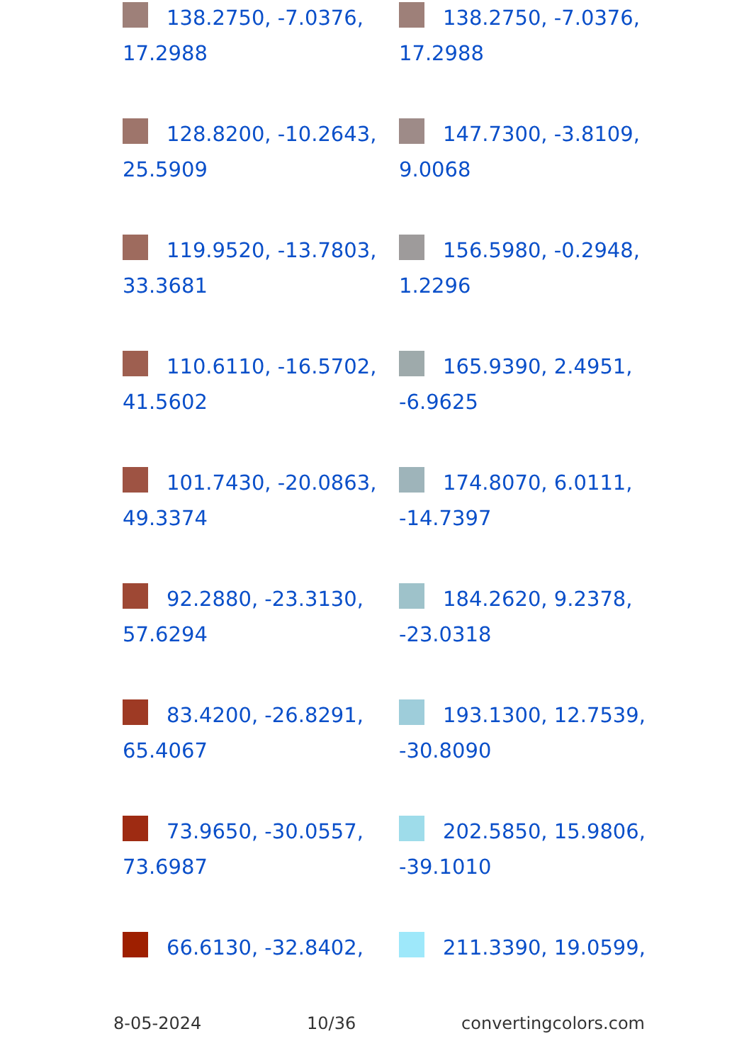138.2750, -7.0376, 17.2988
138.2750, -7.0376, 17.2988
128.8200, -10.2643, 25.5909
147.7300, -3.8109, 9.0068
119.9520, -13.7803, 33.3681
156.5980, -0.2948, 1.2296
110.6110, -16.5702, 41.5602
165.9390, 2.4951, -6.9625
101.7430, -20.0863, 49.3374
174.8070, 6.0111, -14.7397
92.2880, -23.3130, 57.6294
184.2620, 9.2378, -23.0318
83.4200, -26.8291, 65.4067
193.1300, 12.7539, -30.8090
73.9650, -30.0557, 73.6987
202.5850, 15.9806, -39.1010
66.6130, -32.8402,
211.3390, 19.0599,
8-05-2024 10/36 convertingcolors.com